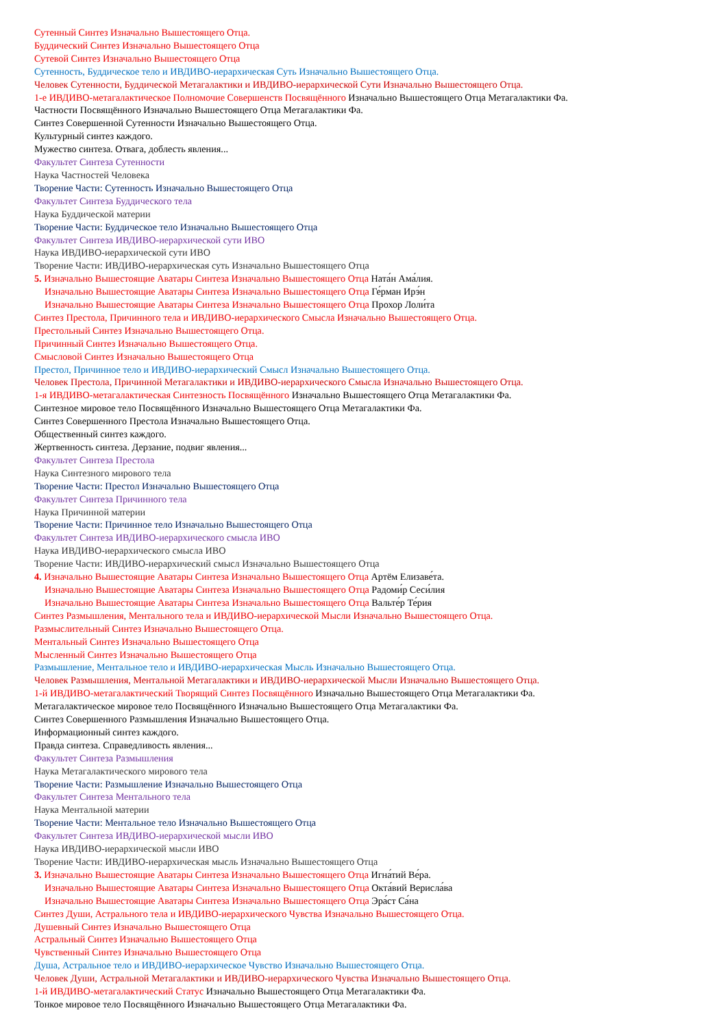Сутенный Синтез Изначально Вышестоящего Отца.
Буддический Синтез Изначально Вышестоящего Отца
Сутевой Синтез Изначально Вышестоящего Отца
Сутенность, Буддическое тело и ИВДИВО-иерархическая Суть Изначально Вышестоящего Отца.
Человек Сутенности, Буддической Метагалактики и ИВДИВО-иерархической Сути Изначально Вышестоящего Отца.
1-е ИВДИВО-метагалактическое Полномочие Совершенств Посвящённого Изначально Вышестоящего Отца Метагалактики Фа.
Частности Посвящённого Изначально Вышестоящего Отца Метагалактики Фа.
Синтез Совершенной Сутенности Изначально Вышестоящего Отца.
Культурный синтез каждого.
Мужество синтеза. Отвага, доблесть явления...
Факультет Синтеза Сутенности
Наука Частностей Человека
Творение Части: Сутенность Изначально Вышестоящего Отца
Факультет Синтеза Буддического тела
Наука Буддической материи
Творение Части: Буддическое тело Изначально Вышестоящего Отца
Факультет Синтеза ИВДИВО-иерархической сути ИВО
Наука ИВДИВО-иерархической сути ИВО
Творение Части: ИВДИВО-иерархическая суть Изначально Вышестоящего Отца
5. Изначально Вышестоящие Аватары Синтеза Изначально Вышестоящего Отца Ната́н Ама́лия.
Изначально Вышестоящие Аватары Синтеза Изначально Вышестоящего Отца Ге́рман Ирэ́н
Изначально Вышестоящие Аватары Синтеза Изначально Вышестоящего Отца Прохор Лоли́та
Синтез Престола, Причинного тела и ИВДИВО-иерархического Смысла Изначально Вышестоящего Отца.
Престольный Синтез Изначально Вышестоящего Отца.
Причинный Синтез Изначально Вышестоящего Отца.
Смысловой Синтез Изначально Вышестоящего Отца
Престол, Причинное тело и ИВДИВО-иерархический Смысл Изначально Вышестоящего Отца.
Человек Престола, Причинной Метагалактики и ИВДИВО-иерархического Смысла Изначально Вышестоящего Отца.
1-я ИВДИВО-метагалактическая Синтезность Посвящённого Изначально Вышестоящего Отца Метагалактики Фа.
Синтезное мировое тело Посвящённого Изначально Вышестоящего Отца Метагалактики Фа.
Синтез Совершенного Престола Изначально Вышестоящего Отца.
Общественный синтез каждого.
Жертвенность синтеза. Дерзание, подвиг явления...
Факультет Синтеза Престола
Наука Синтезного мирового тела
Творение Части: Престол Изначально Вышестоящего Отца
Факультет Синтеза Причинного тела
Наука Причинной материи
Творение Части: Причинное тело Изначально Вышестоящего Отца
Факультет Синтеза ИВДИВО-иерархического смысла ИВО
Наука ИВДИВО-иерархического смысла ИВО
Творение Части: ИВДИВО-иерархический смысл Изначально Вышестоящего Отца
4. Изначально Вышестоящие Аватары Синтеза Изначально Вышестоящего Отца Артём Елизаве́та.
Изначально Вышестоящие Аватары Синтеза Изначально Вышестоящего Отца Радоми́р Сеси́лия
Изначально Вышестоящие Аватары Синтеза Изначально Вышестоящего Отца Вальте́р Те́рия
Синтез Размышления, Ментального тела и ИВДИВО-иерархической Мысли Изначально Вышестоящего Отца.
Размыслительный Синтез Изначально Вышестоящего Отца.
Ментальный Синтез Изначально Вышестоящего Отца
Мысленный Синтез Изначально Вышестоящего Отца
Размышление, Ментальное тело и ИВДИВО-иерархическая Мысль Изначально Вышестоящего Отца.
Человек Размышления, Ментальной Метагалактики и ИВДИВО-иерархической Мысли Изначально Вышестоящего Отца.
1-й ИВДИВО-метагалактический Творящий Синтез Посвящённого Изначально Вышестоящего Отца Метагалактики Фа.
Метагалактическое мировое тело Посвящённого Изначально Вышестоящего Отца Метагалактики Фа.
Синтез Совершенного Размышления Изначально Вышестоящего Отца.
Информационный синтез каждого.
Правда синтеза. Справедливость явления...
Факультет Синтеза Размышления
Наука Метагалактического мирового тела
Творение Части: Размышление Изначально Вышестоящего Отца
Факультет Синтеза Ментального тела
Наука Ментальной материи
Творение Части: Ментальное тело Изначально Вышестоящего Отца
Факультет Синтеза ИВДИВО-иерархической мысли ИВО
Наука ИВДИВО-иерархической мысли ИВО
Творение Части: ИВДИВО-иерархическая мысль Изначально Вышестоящего Отца
3. Изначально Вышестоящие Аватары Синтеза Изначально Вышестоящего Отца Игна́тий Ве́ра.
Изначально Вышестоящие Аватары Синтеза Изначально Вышестоящего Отца Окта́вий Верисла́ва
Изначально Вышестоящие Аватары Синтеза Изначально Вышестоящего Отца Эра́ст Са́на
Синтез Души, Астрального тела и ИВДИВО-иерархического Чувства Изначально Вышестоящего Отца.
Душевный Синтез Изначально Вышестоящего Отца
Астральный Синтез Изначально Вышестоящего Отца
Чувственный Синтез Изначально Вышестоящего Отца
Душа, Астральное тело и ИВДИВО-иерархическое Чувство Изначально Вышестоящего Отца.
Человек Души, Астральной Метагалактики и ИВДИВО-иерархического Чувства Изначально Вышестоящего Отца.
1-й ИВДИВО-метагалактический Статус Изначально Вышестоящего Отца Метагалактики Фа.
Тонкое мировое тело Посвящённого Изначально Вышестоящего Отца Метагалактики Фа.